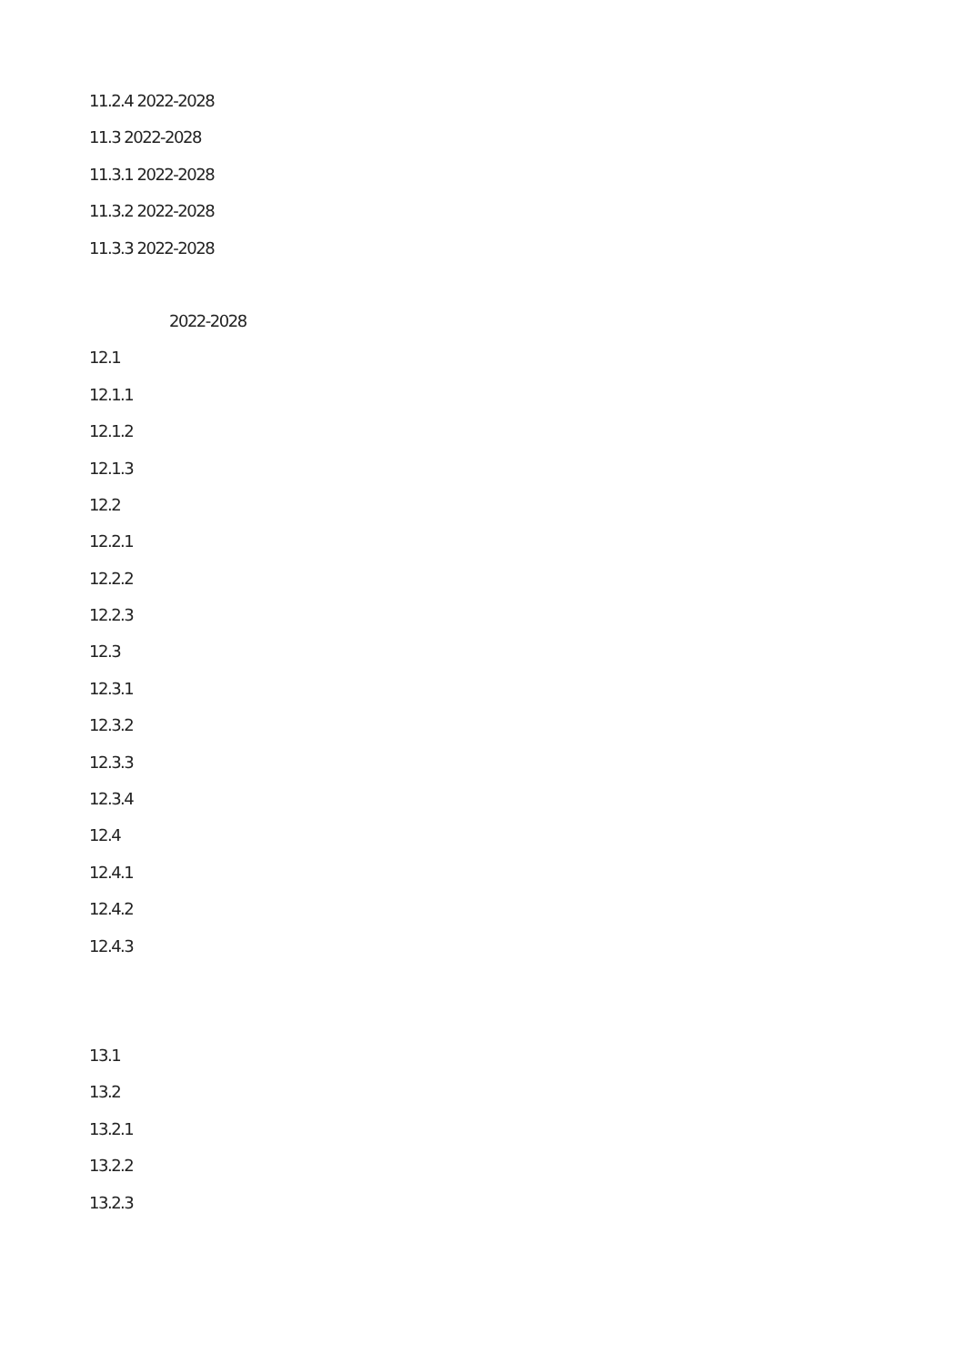11.2.4 2022-2028
11.3 2022-2028
11.3.1 2022-2028
11.3.2 2022-2028
11.3.3 2022-2028
2022-2028
12.1
12.1.1
12.1.2
12.1.3
12.2
12.2.1
12.2.2
12.2.3
12.3
12.3.1
12.3.2
12.3.3
12.3.4
12.4
12.4.1
12.4.2
12.4.3
13.1
13.2
13.2.1
13.2.2
13.2.3